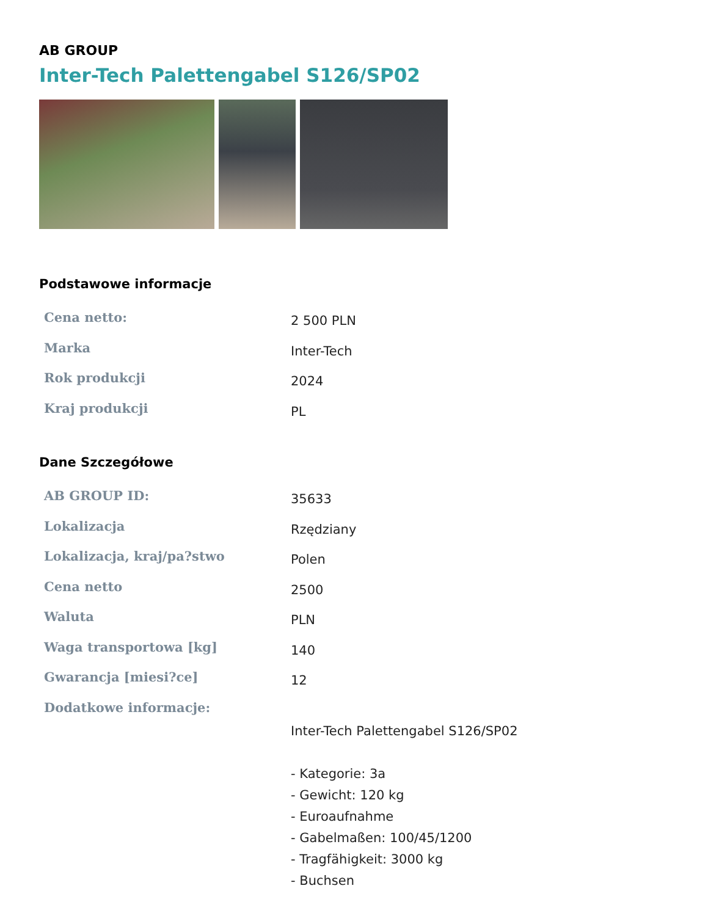AB GROUP
Inter-Tech Palettengabel S126/SP02
Podstawowe informacje
| Cena netto: | 2 500 PLN |
| Marka | Inter-Tech |
| Rok produkcji | 2024 |
| Kraj produkcji | PL |
Dane Szczegółowe
| AB GROUP ID: | 35633 |
| Lokalizacja | Rzędziany |
| Lokalizacja, kraj/pa?stwo | Polen |
| Cena netto | 2500 |
| Waluta | PLN |
| Waga transportowa [kg] | 140 |
| Gwarancja [miesi?ce] | 12 |
| Dodatkowe informacje: | Inter-Tech Palettengabel S126/SP02 - Kategorie: 3a - Gewicht: 120 kg - Euroaufnahme - Gabelmaßen: 100/45/1200 - Tragfähigkeit: 3000 kg - Buchsen |